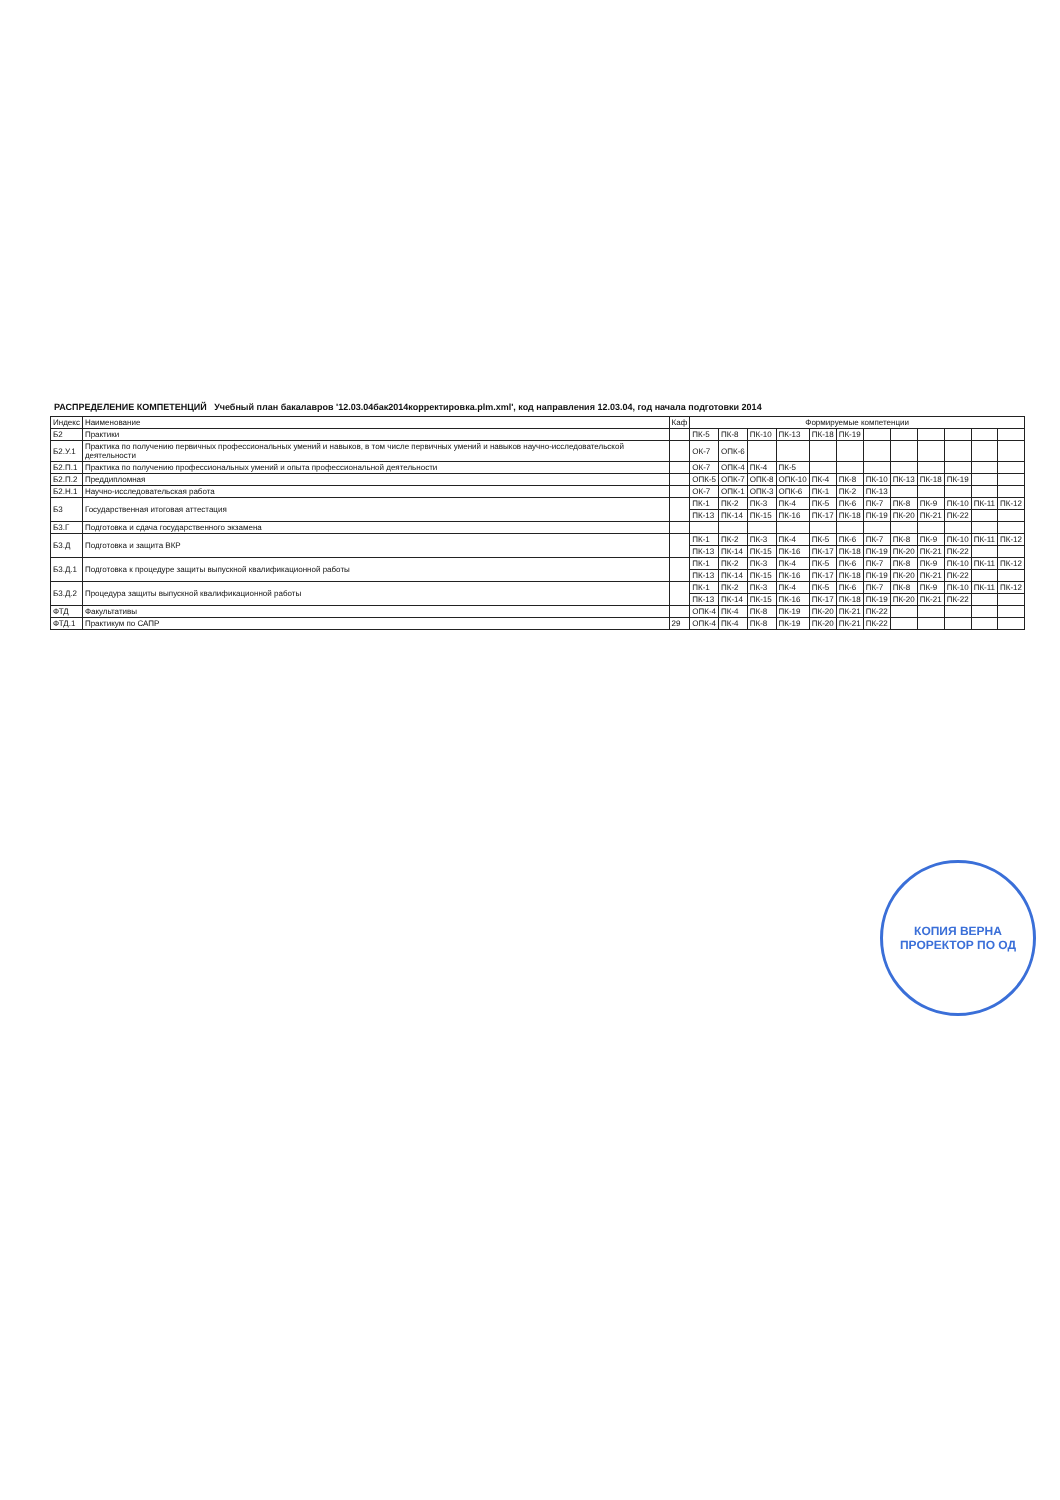РАСПРЕДЕЛЕНИЕ КОМПЕТЕНЦИЙ Учебный план бакалавров '12.03.04бак2014корректировка.plm.xml', код направления 12.03.04, год начала подготовки 2014
| Индекс | Наименование | Каф | Формируемые компетенции | | | | | | | | | | | |
| --- | --- | --- | --- | --- | --- | --- | --- | --- | --- | --- | --- | --- | --- | --- |
| Б2 | Практики | | ПК-5 | ПК-8 | ПК-10 | ПК-13 | ПК-18 | ПК-19 | | | | | | |
| Б2.У.1 | Практика по получению первичных профессиональных умений и навыков, в том числе первичных умений и навыков научно-исследовательской деятельности | | ОК-7 | ОПК-6 | | | | | | | | | | |
| Б2.П.1 | Практика по получению профессиональных умений и опыта профессиональной деятельности | | ОК-7 | ОПК-4 | ПК-4 | ПК-5 | | | | | | | | |
| Б2.П.2 | Преддипломная | | ОПК-5 | ОПК-7 | ОПК-8 | ОПК-10 | ПК-4 | ПК-8 | ПК-10 | ПК-13 | ПК-18 | ПК-19 | | |
| Б2.Н.1 | Научно-исследовательская работа | | ОК-7 | ОПК-1 | ОПК-3 | ОПК-6 | ПК-1 | ПК-2 | ПК-13 | | | | | |
| Б3 | Государственная итоговая аттестация | | ПК-1 | ПК-2 | ПК-3 | ПК-4 | ПК-5 | ПК-6 | ПК-7 | ПК-8 | ПК-9 | ПК-10 | ПК-11 | ПК-12 |
| | | | ПК-13 | ПК-14 | ПК-15 | ПК-16 | ПК-17 | ПК-18 | ПК-19 | ПК-20 | ПК-21 | ПК-22 | | |
| Б3.Г | Подготовка и сдача государственного экзамена | | | | | | | | | | | | | |
| Б3.Д | Подготовка и защита ВКР | | ПК-1 | ПК-2 | ПК-3 | ПК-4 | ПК-5 | ПК-6 | ПК-7 | ПК-8 | ПК-9 | ПК-10 | ПК-11 | ПК-12 |
| | | | ПК-13 | ПК-14 | ПК-15 | ПК-16 | ПК-17 | ПК-18 | ПК-19 | ПК-20 | ПК-21 | ПК-22 | | |
| Б3.Д.1 | Подготовка к процедуре защиты выпускной квалификационной работы | | ПК-1 | ПК-2 | ПК-3 | ПК-4 | ПК-5 | ПК-6 | ПК-7 | ПК-8 | ПК-9 | ПК-10 | ПК-11 | ПК-12 |
| | | | ПК-13 | ПК-14 | ПК-15 | ПК-16 | ПК-17 | ПК-18 | ПК-19 | ПК-20 | ПК-21 | ПК-22 | | |
| Б3.Д.2 | Процедура защиты выпускной квалификационной работы | | ПК-1 | ПК-2 | ПК-3 | ПК-4 | ПК-5 | ПК-6 | ПК-7 | ПК-8 | ПК-9 | ПК-10 | ПК-11 | ПК-12 |
| | | | ПК-13 | ПК-14 | ПК-15 | ПК-16 | ПК-17 | ПК-18 | ПК-19 | ПК-20 | ПК-21 | ПК-22 | | |
| ФТД | Факультативы | | ОПК-4 | ПК-4 | ПК-8 | ПК-19 | ПК-20 | ПК-21 | ПК-22 | | | | | |
| ФТД.1 | Практикум по САПР | 29 | ОПК-4 | ПК-4 | ПК-8 | ПК-19 | ПК-20 | ПК-21 | ПК-22 | | | | | |
КОПИЯ ВЕРНА
ПРОРЕКТОР ПО ОД